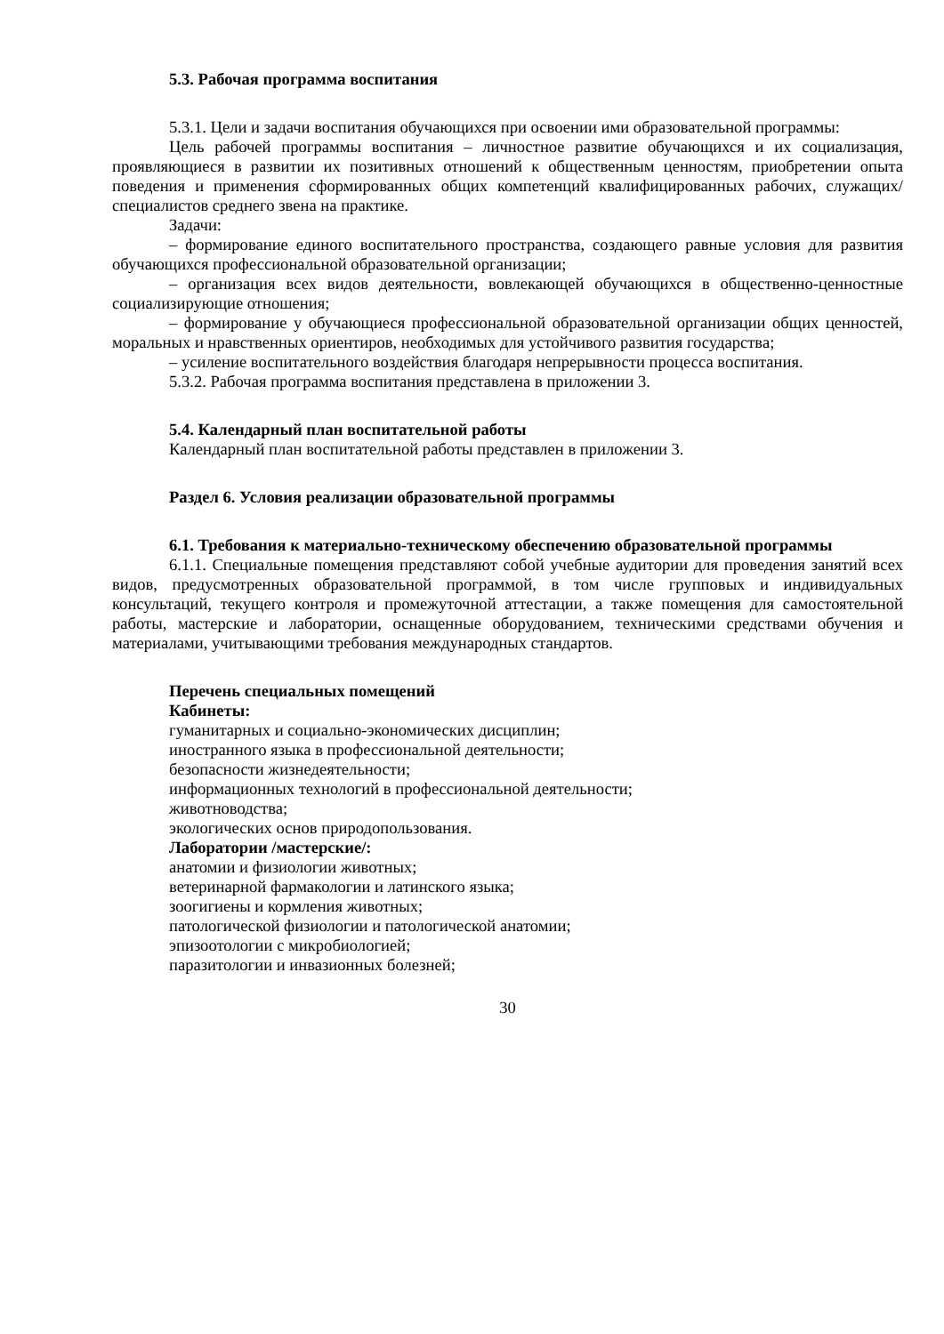5.3. Рабочая программа воспитания
5.3.1. Цели и задачи воспитания обучающихся при освоении ими образовательной программы:
Цель рабочей программы воспитания – личностное развитие обучающихся и их социализация, проявляющиеся в развитии их позитивных отношений к общественным ценностям, приобретении опыта поведения и применения сформированных общих компетенций квалифицированных рабочих, служащих/специалистов среднего звена на практике.
Задачи:
– формирование единого воспитательного пространства, создающего равные условия для развития обучающихся профессиональной образовательной организации;
– организация всех видов деятельности, вовлекающей обучающихся в общественно-ценностные социализирующие отношения;
– формирование у обучающиеся профессиональной образовательной организации общих ценностей, моральных и нравственных ориентиров, необходимых для устойчивого развития государства;
– усиление воспитательного воздействия благодаря непрерывности процесса воспитания.
5.3.2. Рабочая программа воспитания представлена в приложении 3.
5.4. Календарный план воспитательной работы
Календарный план воспитательной работы представлен в приложении 3.
Раздел 6. Условия реализации образовательной программы
6.1. Требования к материально-техническому обеспечению образовательной программы
6.1.1. Специальные помещения представляют собой учебные аудитории для проведения занятий всех видов, предусмотренных образовательной программой, в том числе групповых и индивидуальных консультаций, текущего контроля и промежуточной аттестации, а также помещения для самостоятельной работы, мастерские и лаборатории, оснащенные оборудованием, техническими средствами обучения и материалами, учитывающими требования международных стандартов.
Перечень специальных помещений
Кабинеты:
гуманитарных и социально-экономических дисциплин;
иностранного языка в профессиональной деятельности;
безопасности жизнедеятельности;
информационных технологий в профессиональной деятельности;
животноводства;
экологических основ природопользования.
Лаборатории /мастерские/:
анатомии и физиологии животных;
ветеринарной фармакологии и латинского языка;
зоогигиены и кормления животных;
патологической физиологии и патологической анатомии;
эпизоотологии с микробиологией;
паразитологии и инвазионных болезней;
30